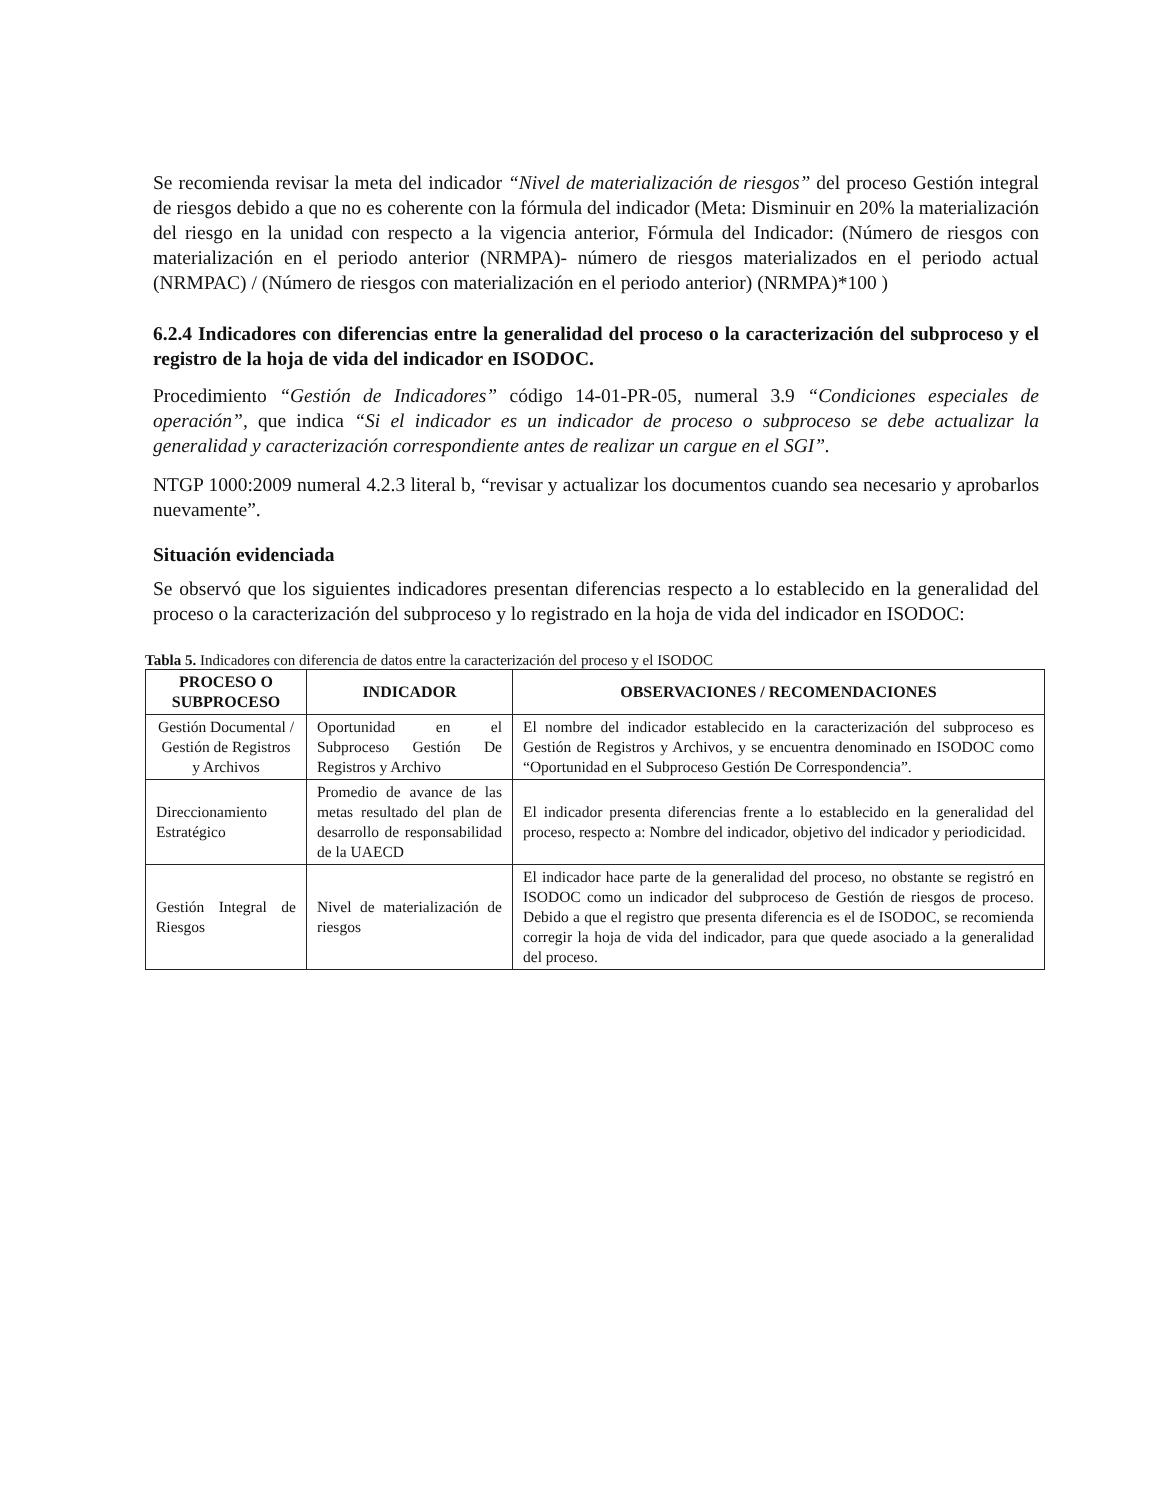Se recomienda revisar la meta del indicador “Nivel de materialización de riesgos” del proceso Gestión integral de riesgos debido a que no es coherente con la fórmula del indicador (Meta: Disminuir en 20% la materialización del riesgo en la unidad con respecto a la vigencia anterior, Fórmula del Indicador: (Número de riesgos con materialización en el periodo anterior (NRMPA)- número de riesgos materializados en el periodo actual (NRMPAC) / (Número de riesgos con materialización en el periodo anterior) (NRMPA)*100 )
6.2.4 Indicadores con diferencias entre la generalidad del proceso o la caracterización del subproceso y el registro de la hoja de vida del indicador en ISODOC.
Procedimiento “Gestión de Indicadores” código 14-01-PR-05, numeral 3.9 “Condiciones especiales de operación”, que indica “Si el indicador es un indicador de proceso o subproceso se debe actualizar la generalidad y caracterización correspondiente antes de realizar un cargue en el SGI”.
NTGP 1000:2009 numeral 4.2.3 literal b, “revisar y actualizar los documentos cuando sea necesario y aprobarlos nuevamente”.
Situación evidenciada
Se observó que los siguientes indicadores presentan diferencias respecto a lo establecido en la generalidad del proceso o la caracterización del subproceso y lo registrado en la hoja de vida del indicador en ISODOC:
Tabla 5. Indicadores con diferencia de datos entre la caracterización del proceso y el ISODOC
| PROCESO O SUBPROCESO | INDICADOR | OBSERVACIONES / RECOMENDACIONES |
| --- | --- | --- |
| Gestión Documental / Gestión de Registros y Archivos | Oportunidad en el Subproceso Gestión De Registros y Archivo | El nombre del indicador establecido en la caracterización del subproceso es Gestión de Registros y Archivos, y se encuentra denominado en ISODOC como “Oportunidad en el Subproceso Gestión De Correspondencia”. |
| Direccionamiento Estratégico | Promedio de avance de las metas resultado del plan de desarrollo de responsabilidad de la UAECD | El indicador presenta diferencias frente a lo establecido en la generalidad del proceso, respecto a: Nombre del indicador, objetivo del indicador y periodicidad. |
| Gestión Integral de Riesgos | Nivel de materialización de riesgos | El indicador hace parte de la generalidad del proceso, no obstante se registró en ISODOC como un indicador del subproceso de Gestión de riesgos de proceso. Debido a que el registro que presenta diferencia es el de ISODOC, se recomienda corregir la hoja de vida del indicador, para que quede asociado a la generalidad del proceso. |